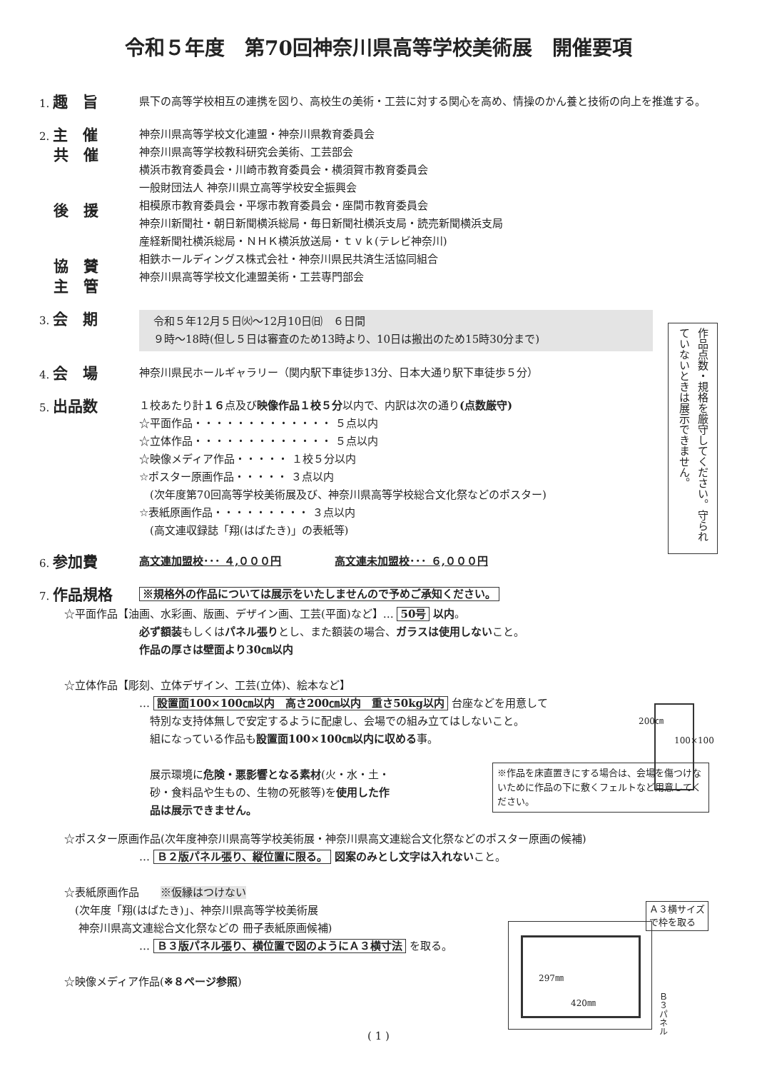令和５年度　第70回神奈川県高等学校美術展　開催要項
1. 趣　旨
県下の高等学校相互の連携を図り、高校生の美術・工芸に対する関心を高め、情操のかん養と技術の向上を推進する。
2. 主　催
　 共　催
　 後　援
　 協　賛
　 主　管
神奈川県高等学校文化連盟・神奈川県教育委員会
神奈川県高等学校教科研究会美術、工芸部会
横浜市教育委員会・川崎市教育委員会・横須賀市教育委員会
一般財団法人 神奈川県立高等学校安全振興会
相模原市教育委員会・平塚市教育委員会・座間市教育委員会
神奈川新聞社・朝日新聞横浜総局・毎日新聞社横浜支局・読売新聞横浜支局
産経新聞社横浜総局・ＮＨＫ横浜放送局・ｔｖｋ(テレビ神奈川)
相鉄ホールディングス株式会社・神奈川県民共済生活協同組合
神奈川県高等学校文化連盟美術・工芸専門部会
3. 会　期
令和５年12月５日㈫～12月10日㈰　６日間
９時～18時(但し５日は審査のため13時より、10日は搬出のため15時30分まで)
作品点数・規格を厳守してください。守られていないときは展示できません。
4. 会　場
神奈川県民ホールギャラリー（関内駅下車徒歩13分、日本大通り駅下車徒歩５分）
5. 出品数
１校あたり計１６点及び映像作品１校５分以内で、内訳は次の通り(点数厳守)
☆平面作品・・・・・・・・・・・・・ ５点以内
☆立体作品・・・・・・・・・・・・・ ５点以内
☆映像メディア作品・・・・・ １校５分以内
☆ポスター原画作品・・・・・ ３点以内
　(次年度第70回高等学校美術展及び、神奈川県高等学校総合文化祭などのポスター)
☆表紙原画作品・・・・・・・・・ ３点以内
　(高文連収録誌「翔(はばたき)」の表紙等)
6. 参加費
高文連加盟校･･･ ４,０００円　　　　　高文連未加盟校･･･ ６,０００円
7. 作品規格
※規格外の作品については展示をいたしませんので予めご承知ください。
☆平面作品【油画、水彩画、版画、デザイン画、工芸(平面)など】… 50号 以内。
必ず額装もしくはパネル張りとし、また額装の場合、ガラスは使用しないこと。
作品の厚さは壁面より30㎝以内
☆立体作品【彫刻、立体デザイン、工芸(立体)、絵本など】
… 設置面100×100㎝以内　高さ200㎝以内　重さ50kg以内 台座などを用意して
　特別な支持体無しで安定するように配慮し、会場での組み立てはしないこと。
　組になっている作品も設置面100×100㎝以内に収める事。
　展示環境に危険・悪影響となる素材(火・水・土・
　砂・食料品や生もの、生物の死骸等)を使用した作
　品は展示できません。
※作品を床直置きにする場合は、会場を傷つけないために作品の下に敷くフェルトなど用意してください。
☆ポスター原画作品(次年度神奈川県高等学校美術展・神奈川県高文連総合文化祭などのポスター原画の候補)
… Ｂ２版パネル張り、縦位置に限る。 図案のみとし文字は入れないこと。
☆表紙原画作品　　※仮縁はつけない
　(次年度「翔(はばたき)」、神奈川県高等学校美術展
　 神奈川県高文連総合文化祭などの 冊子表紙原画候補)
… Ｂ３版パネル張り、横位置で図のようにＡ３横寸法 を取る。
☆映像メディア作品(※８ページ参照)
200㎝
100×100
297㎜
420㎜
Ｂ３パネル
Ａ３横サイズ
で枠を取る
( 1 )